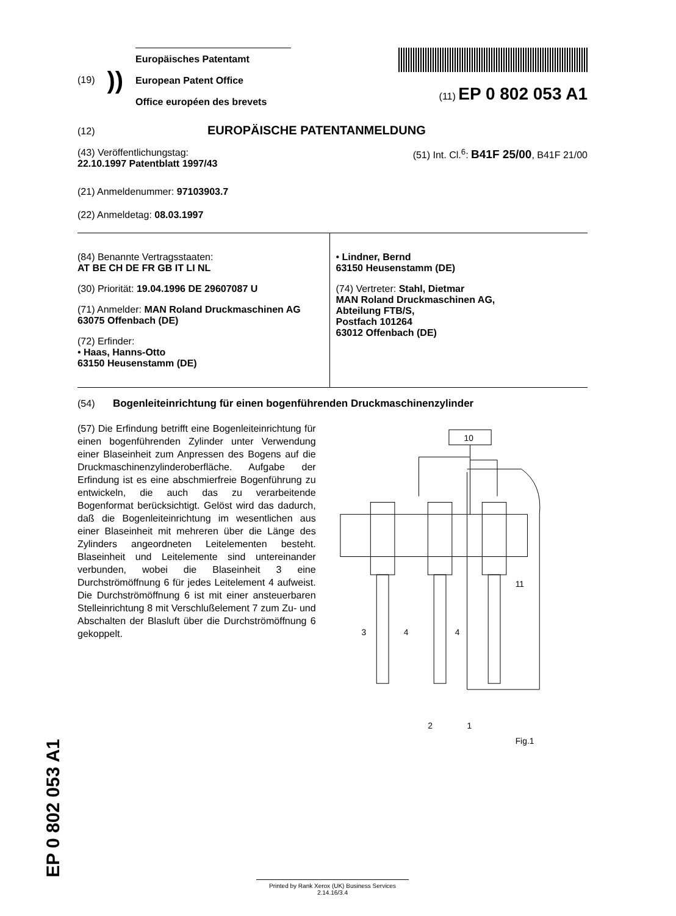(19)))
Europäisches Patentamt
European Patent Office
Office européen des brevets
(11) EP 0 802 053 A1
(12) EUROPÄISCHE PATENTANMELDUNG
(43) Veröffentlichungstag:
22.10.1997 Patentblatt 1997/43
(51) Int. Cl.<sup>6</sup>: B41F 25/00, B41F 21/00
(21) Anmeldenummer: 97103903.7
(22) Anmeldetag: 08.03.1997
(84) Benannte Vertragsstaaten:
AT BE CH DE FR GB IT LI NL
(30) Priorität: 19.04.1996 DE 29607087 U
(71) Anmelder: MAN Roland Druckmaschinen AG
63075 Offenbach (DE)
(72) Erfinder:
• Haas, Hanns-Otto
63150 Heusenstamm (DE)
• Lindner, Bernd
63150 Heusenstamm (DE)
(74) Vertreter: Stahl, Dietmar
MAN Roland Druckmaschinen AG,
Abteilung FTB/S,
Postfach 101264
63012 Offenbach (DE)
(54) Bogenleiteinrichtung für einen bogenführenden Druckmaschinenzylinder
(57) Die Erfindung betrifft eine Bogenleiteinrichtung für einen bogenführenden Zylinder unter Verwendung einer Blaseinheit zum Anpressen des Bogens auf die Druckmaschinenzylinderoberfläche. Aufgabe der Erfindung ist es eine abschmierfreie Bogenführung zu entwickeln, die auch das zu verarbeitende Bogenformat berücksichtigt. Gelöst wird das dadurch, daß die Bogenleiteinrichtung im wesentlichen aus einer Blaseinheit mit mehreren über die Länge des Zylinders angeordneten Leitelementen besteht. Blaseinheit und Leitelemente sind untereinander verbunden, wobei die Blaseinheit 3 eine Durchströmöffnung 6 für jedes Leitelement 4 aufweist. Die Durchströmöffnung 6 ist mit einer ansteuerbaren Stelleinrichtung 8 mit Verschlußelement 7 zum Zu- und Abschalten der Blasluft über die Durchströmöffnung 6 gekoppelt.
10
3
4
4
11
2
1
Fig.1
EP 0 802 053 A1
Printed by Rank Xerox (UK) Business Services
2.14.16/3.4